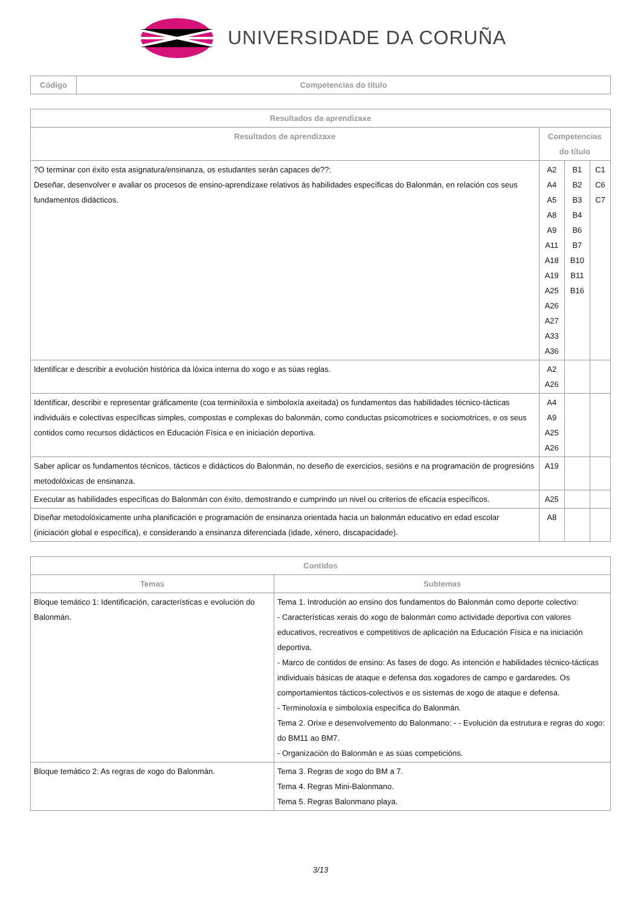UNIVERSIDADE DA CORUÑA
| Código | Competencias do título |
| --- | --- |
| Resultados da aprendizaxe | | | |
| --- | --- | --- | --- |
| Resultados de aprendizaxe | Competencias do título | | |
| ?O terminar con éxito esta asignatura/ensinanza, os estudantes serán capaces de??: Deseñar, desenvolver e avaliar os procesos de ensino-aprendizaxe relativos ás habilidades específicas do Balonmán, en relación cos seus fundamentos didácticos. | A2 A4 A5 A8 A9 A11 A18 A19 A25 A26 A27 A33 A36 | B1 B2 B3 B4 B6 B7 B10 B11 B16 | C1 C6 C7 |
| Identificar e describir a evolución histórica da lóxica interna do xogo e as súas reglas. | A2 A26 | | |
| Identificar, describir e representar gráficamente (coa terminiloxía e simboloxía axeitada) os fundamentos das habilidades técnico-tácticas individuáis e colectivas específicas simples, compostas e complexas do balonmán, como conductas psicomotrices e sociomotrices, e os seus contidos como recursos didácticos en Educación Física e en iniciación deportiva. | A4 A9 A25 A26 | | |
| Saber aplicar os fundamentos técnicos, tácticos e didácticos do Balonmán, no deseño de exercicios, sesións e na programación de progresións metodolóxicas de ensinanza. | A19 | | |
| Executar as habilidades específicas do Balonmán con éxito, demostrando e cumprindo un nivel ou criterios de eficacia específicos. | A25 | | |
| Diseñar metodolóxicamente unha planificación e programación de ensinanza orientada hacia un balonmán educativo en edad escolar (iniciación global e específica), e considerando a ensinanza diferenciada (idade, xénero, discapacidade). | A8 | | |
| Contidos | |
| --- | --- |
| Temas | Subtemas |
| Bloque temático 1: Identificación, características e evolución do Balonmán. | Tema 1. Introdución ao ensino dos fundamentos do Balonmán como deporte colectivo: - Características xerais do xogo de balonmán como actividade deportiva con valores educativos, recreativos e competitivos de aplicación na Educación Física e na iniciación deportiva. - Marco de contidos de ensino: As fases de dogo. As intención e habilidades técnico-tácticas individuais básicas de ataque e defensa dos xogadores de campo e gardaredes. Os comportamientos tácticos-colectivos e os sistemas de xogo de ataque e defensa. - Terminoloxía e simboloxía específica do Balonmán. Tema 2. Orixe e desenvolvemento do Balonmano: - - Evolución da estrutura e regras do xogo: do BM11 ao BM7. - Organización do Balonmán e as súas competicións. |
| Bloque temático 2: As regras de xogo do Balonmán. | Tema 3. Regras de xogo do BM a 7. Tema 4. Regras Mini-Balonmano. Tema 5. Regras Balonmano playa. |
3/13